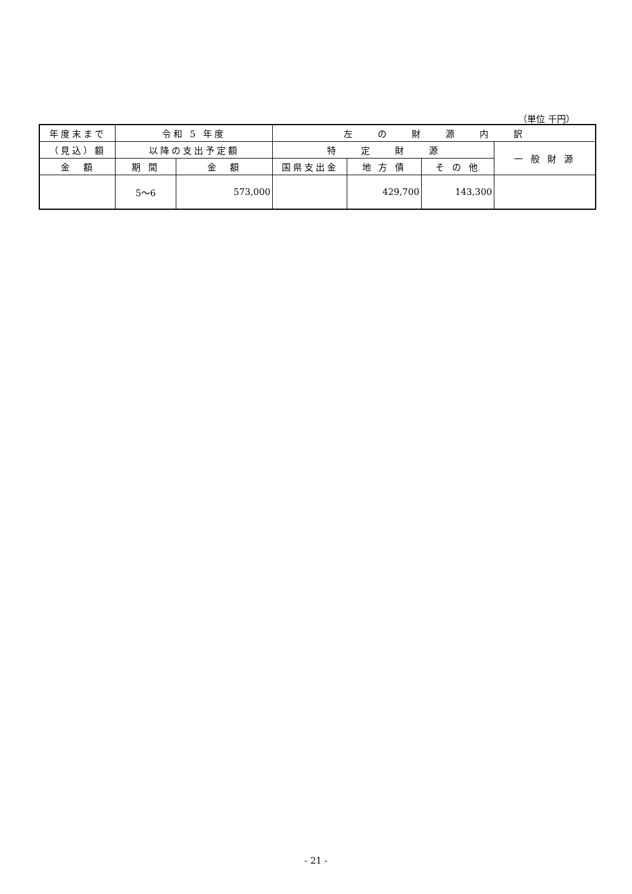（単位 千円）
| 年度末まで | 令和 5 年度 | | 左 の 財 源 内 訳 | | | |
| --- | --- | --- | --- | --- | --- | --- |
| （見込）額 | 以降の支出予定額 | | 特 定 財 源 | | | 一 般 財 源 |
| 金 額 | 期 間 | 金 額 | 国県支出金 | 地 方 債 | そ の 他 | |
| | 5～6 | 573,000 | | 429,700 | 143,300 | |
- 21 -